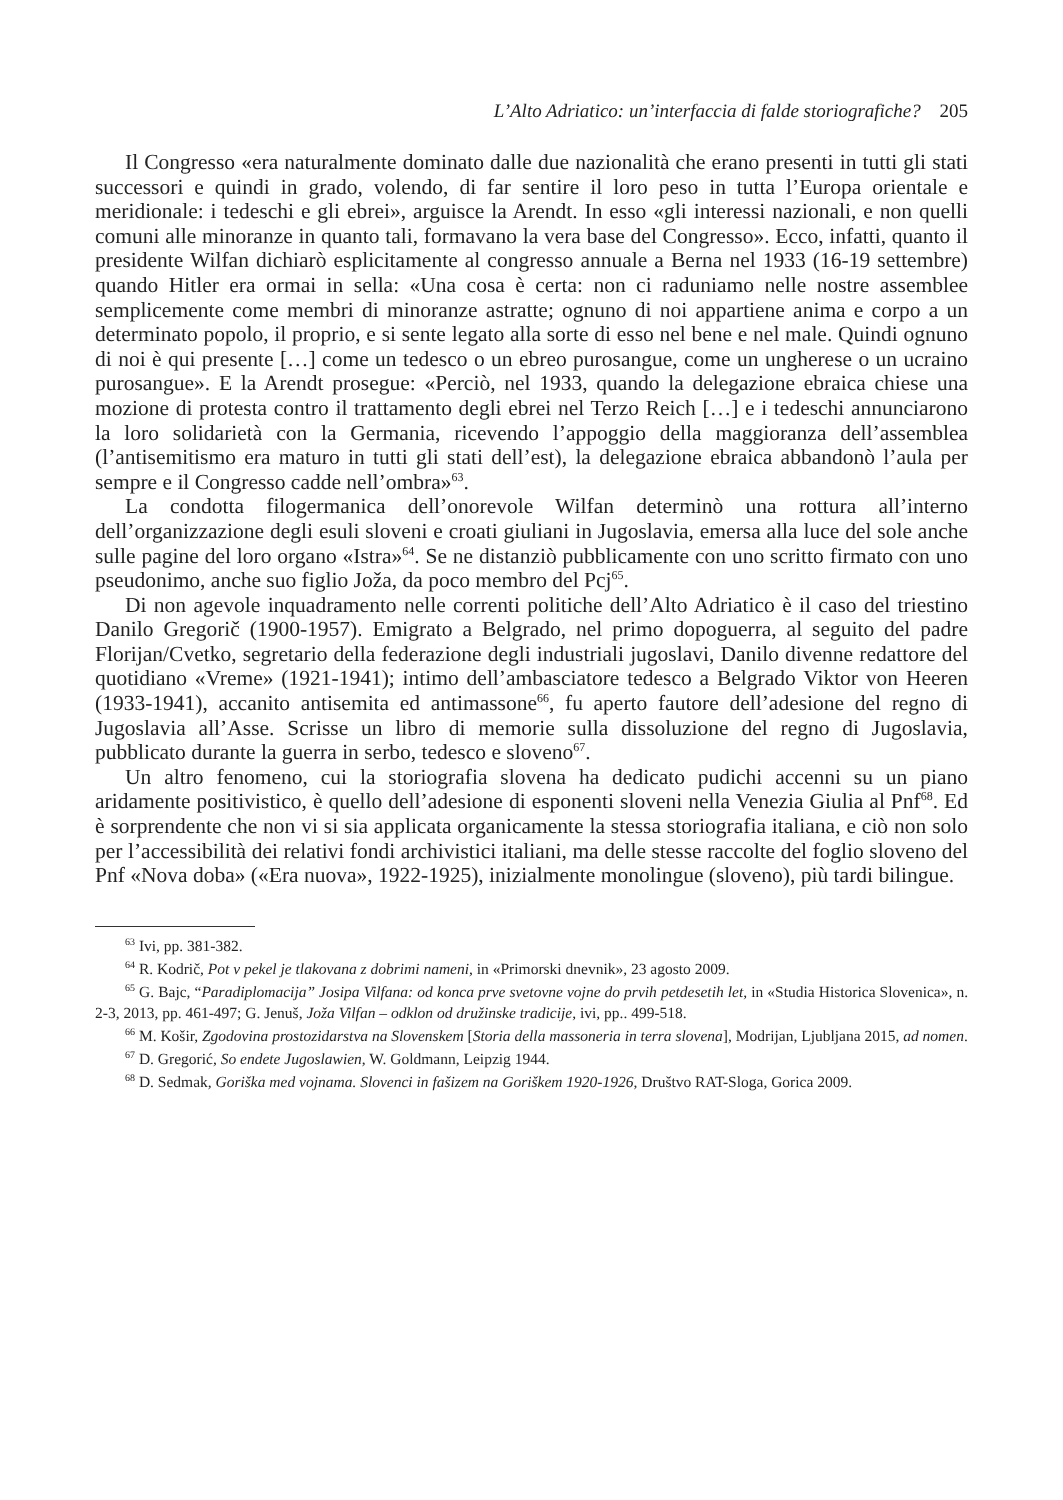L’Alto Adriatico: un’interfaccia di falde storiografiche? 205
Il Congresso «era naturalmente dominato dalle due nazionalità che erano presenti in tutti gli stati successori e quindi in grado, volendo, di far sentire il loro peso in tutta l’Europa orientale e meridionale: i tedeschi e gli ebrei», arguisce la Arendt. In esso «gli interessi nazionali, e non quelli comuni alle minoranze in quanto tali, formavano la vera base del Congresso». Ecco, infatti, quanto il presidente Wilfan dichiarò esplicitamente al congresso annuale a Berna nel 1933 (16-19 settembre) quando Hitler era ormai in sella: «Una cosa è certa: non ci raduniamo nelle nostre assemblee semplicemente come membri di minoranze astratte; ognuno di noi appartiene anima e corpo a un determinato popolo, il proprio, e si sente legato alla sorte di esso nel bene e nel male. Quindi ognuno di noi è qui presente […] come un tedesco o un ebreo purosangue, come un ungherese o un ucraino purosangue». E la Arendt prosegue: «Perciò, nel 1933, quando la delegazione ebraica chiese una mozione di protesta contro il trattamento degli ebrei nel Terzo Reich […] e i tedeschi annunciarono la loro solidarietà con la Germania, ricevendo l’appoggio della maggioranza dell’assemblea (l’antisemitismo era maturo in tutti gli stati dell’est), la delegazione ebraica abbandonò l’aula per sempre e il Congresso cadde nell’ombra»<sup>63</sup>.
La condotta filogermanica dell’onorevole Wilfan determinò una rottura all’interno dell’organizzazione degli esuli sloveni e croati giuliani in Jugoslavia, emersa alla luce del sole anche sulle pagine del loro organo «Istra»<sup>64</sup>. Se ne distanziò pubblicamente con uno scritto firmato con uno pseudonimo, anche suo figlio Jožа, da poco membro del Pcj<sup>65</sup>.
Di non agevole inquadramento nelle correnti politiche dell’Alto Adriatico è il caso del triestino Danilo Gregorič (1900-1957). Emigrato a Belgrado, nel primo dopoguerra, al seguito del padre Florijan/Cvetko, segretario della federazione degli industriali jugoslavi, Danilo divenne redattore del quotidiano «Vreme» (1921-1941); intimo dell’ambasciatore tedesco a Belgrado Viktor von Heeren (1933-1941), accanito antisemita ed antimassone<sup>66</sup>, fu aperto fautore dell’adesione del regno di Jugoslavia all’Asse. Scrisse un libro di memorie sulla dissoluzione del regno di Jugoslavia, pubblicato durante la guerra in serbo, tedesco e sloveno<sup>67</sup>.
Un altro fenomeno, cui la storiografia slovena ha dedicato pudichi accenni su un piano aridamente positivistico, è quello dell’adesione di esponenti sloveni nella Venezia Giulia al Pnf<sup>68</sup>. Ed è sorprendente che non vi si sia applicata organicamente la stessa storiografia italiana, e ciò non solo per l’accessibilità dei relativi fondi archivistici italiani, ma delle stesse raccolte del foglio sloveno del Pnf «Nova doba» («Era nuova», 1922-1925), inizialmente monolingue (sloveno), più tardi bilingue.
<sup>63</sup> Ivi, pp. 381-382.
<sup>64</sup> R. Kodrič, Pot v pekel je tlakovana z dobrimi nameni, in «Primorski dnevnik», 23 agosto 2009.
<sup>65</sup> G. Bajc, “Paradiplomacija” Josipa Vilfana: od konca prve svetovne vojne do prvih petdesetih let, in «Studia Historica Slovenica», n. 2-3, 2013, pp. 461-497; G. Jenuš, Joža Vilfan – odklon od družinske tradicije, ivi, pp.. 499-518.
<sup>66</sup> M. Košir, Zgodovina prostozidarstva na Slovenskem [Storia della massoneria in terra slovena], Modrijan, Ljubljana 2015, ad nomen.
<sup>67</sup> D. Gregorić, So endete Jugoslawien, W. Goldmann, Leipzig 1944.
<sup>68</sup> D. Sedmak, Goriška med vojnama. Slovenci in fašizem na Goriškem 1920-1926, Društvo RAT-Sloga, Gorica 2009.